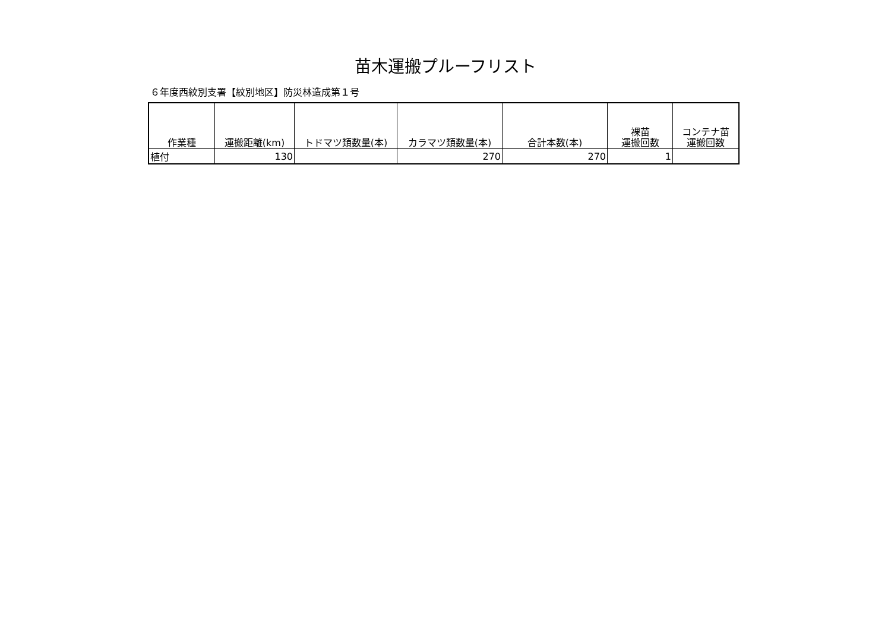苗木運搬プルーフリスト
６年度西紋別支署【紋別地区】防災林造成第１号
| 作業種 | 運搬距離(km) | トドマツ類数量(本) | カラマツ類数量(本) | 合計本数(本) | 裸苗 運搬回数 | コンテナ苗 運搬回数 |
| --- | --- | --- | --- | --- | --- | --- |
| 植付 | 130 | | 270 | 270 | 1 | |